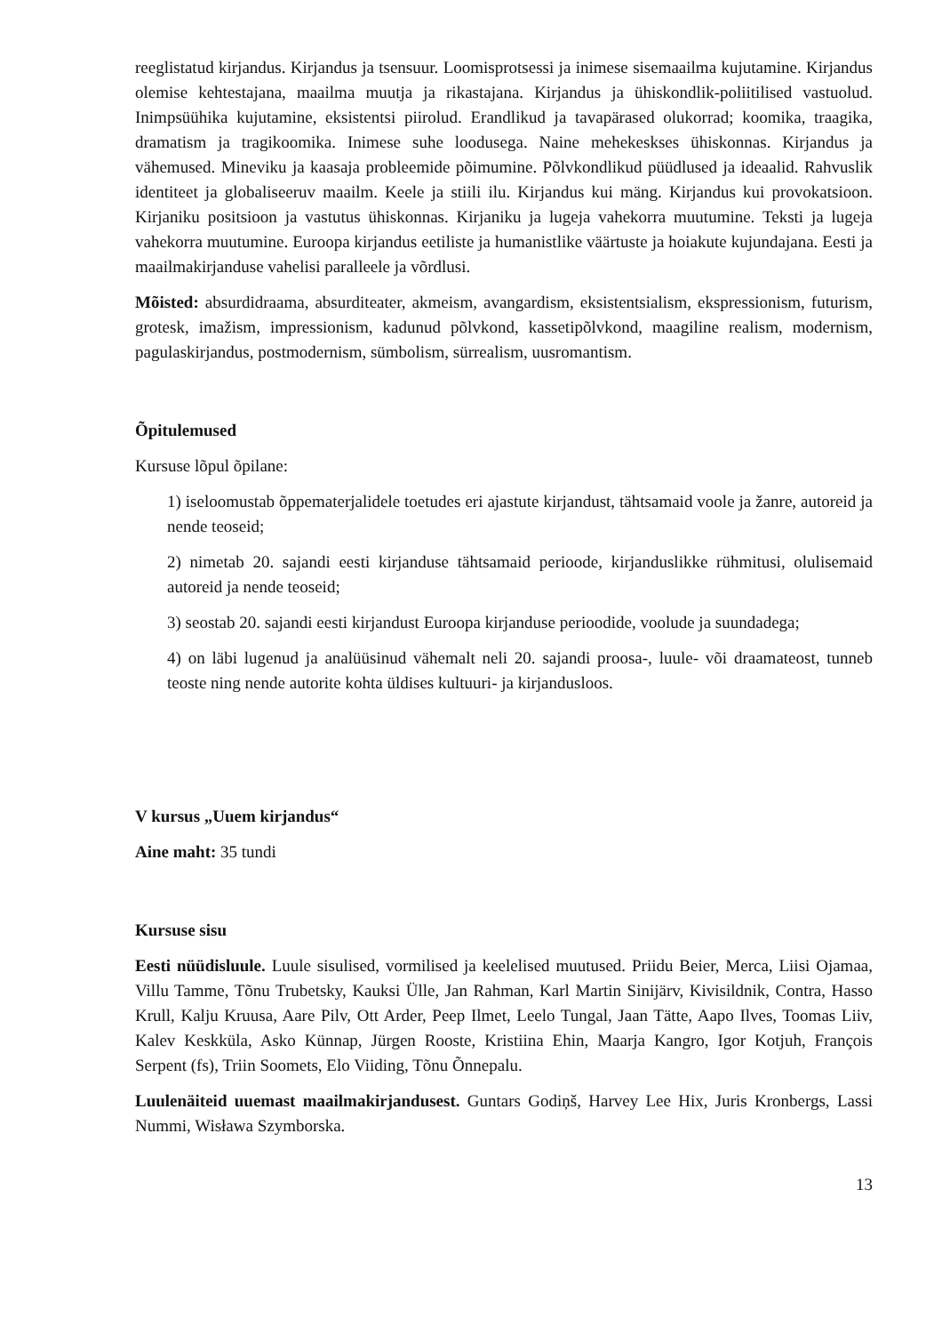reeglistatud kirjandus. Kirjandus ja tsensuur. Loomisprotsessi ja inimese sisemaailma kujutamine. Kirjandus olemise kehtestajana, maailma muutja ja rikastajana. Kirjandus ja ühiskondlik-poliitilised vastuolud. Inimpsüühika kujutamine, eksistentsi piirolud. Erandlikud ja tavapärased olukorrad; koomika, traagika, dramatism ja tragikoomika. Inimese suhe loodusega. Naine mehekeskses ühiskonnas. Kirjandus ja vähemused. Mineviku ja kaasaja probleemide põimumine. Põlvkondlikud püüdlused ja ideaalid. Rahvuslik identiteet ja globaliseeruv maailm. Keele ja stiili ilu. Kirjandus kui mäng. Kirjandus kui provokatsioon. Kirjaniku positsioon ja vastutus ühiskonnas. Kirjaniku ja lugeja vahekorra muutumine. Teksti ja lugeja vahekorra muutumine. Euroopa kirjandus eetiliste ja humanistlike väärtuste ja hoiakute kujundajana. Eesti ja maailmakirjanduse vahelisi paralleele ja võrdlusi.
Mõisted: absurdidraama, absurditeater, akmeism, avangardism, eksistentsialism, ekspressionism, futurism, grotesk, imažism, impressionism, kadunud põlvkond, kassetipõlvkond, maagiline realism, modernism, pagulaskirjandus, postmodernism, sümbolism, sürrealism, uusromantism.
Õpitulemused
Kursuse lõpul õpilane:
1) iseloomustab õppematerjalidele toetudes eri ajastute kirjandust, tähtsamaid voole ja žanre, autoreid ja nende teoseid;
2) nimetab 20. sajandi eesti kirjanduse tähtsamaid perioode, kirjanduslikke rühmitusi, olulisemaid autoreid ja nende teoseid;
3) seostab 20. sajandi eesti kirjandust Euroopa kirjanduse perioodide, voolude ja suundadega;
4) on läbi lugenud ja analüüsinud vähemalt neli 20. sajandi proosa-, luule- või draamateost, tunneb teoste ning nende autorite kohta üldises kultuuri- ja kirjandusloos.
V kursus „Uuem kirjandus“
Aine maht: 35 tundi
Kursuse sisu
Eesti nüüdisluule. Luule sisulised, vormilised ja keelelised muutused. Priidu Beier, Merca, Liisi Ojamaa, Villu Tamme, Tõnu Trubetsky, Kauksi Ülle, Jan Rahman, Karl Martin Sinijärv, Kivisildnik, Contra, Hasso Krull, Kalju Kruusa, Aare Pilv, Ott Arder, Peep Ilmet, Leelo Tungal, Jaan Tätte, Aapo Ilves, Toomas Liiv, Kalev Keskküla, Asko Künnap, Jürgen Rooste, Kristiina Ehin, Maarja Kangro, Igor Kotjuh, François Serpent (fs), Triin Soomets, Elo Viiding, Tõnu Õnnepalu.
Luulenäiteid uuemast maailmakirjandusest. Guntars Godiņš, Harvey Lee Hix, Juris Kronbergs, Lassi Nummi, Wisława Szymborska.
13